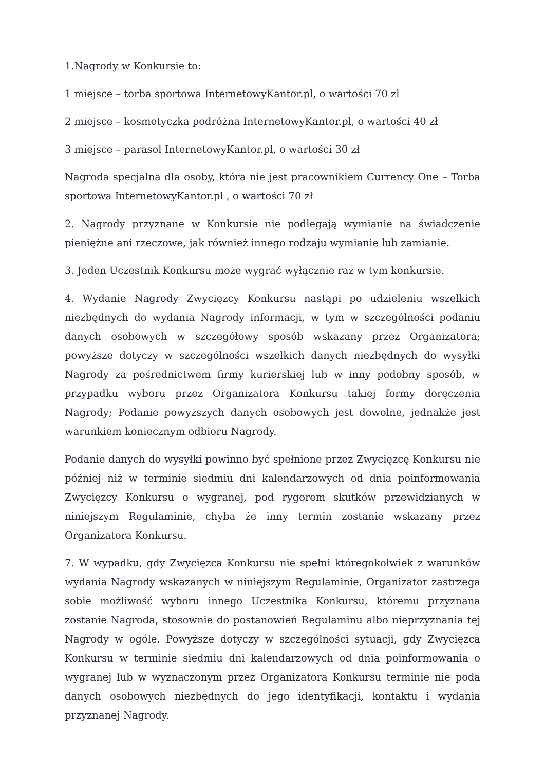1.Nagrody w Konkursie to:
1 miejsce – torba sportowa InternetowyKantor.pl, o wartości 70 zl
2 miejsce – kosmetyczka podróżna InternetowyKantor.pl, o wartości 40 zł
3 miejsce – parasol InternetowyKantor.pl, o wartości 30 zł
Nagroda specjalna dla osoby, która nie jest pracownikiem Currency One – Torba sportowa InternetowyKantor.pl , o wartości 70 zł
2. Nagrody przyznane w Konkursie nie podlegają wymianie na świadczenie pieniężne ani rzeczowe, jak również innego rodzaju wymianie lub zamianie.
3. Jeden Uczestnik Konkursu może wygrać wyłącznie raz w tym konkursie.
4. Wydanie Nagrody Zwycięzcy Konkursu nastąpi po udzieleniu wszelkich niezbędnych do wydania Nagrody informacji, w tym w szczególności podaniu danych osobowych w szczegółowy sposób wskazany przez Organizatora; powyższe dotyczy w szczególności wszelkich danych niezbędnych do wysyłki Nagrody za pośrednictwem firmy kurierskiej lub w inny podobny sposób, w przypadku wyboru przez Organizatora Konkursu takiej formy doręczenia Nagrody; Podanie powyższych danych osobowych jest dowolne, jednakże jest warunkiem koniecznym odbioru Nagrody.
Podanie danych do wysyłki powinno być spełnione przez Zwycięzcę Konkursu nie później niż w terminie siedmiu dni kalendarzowych od dnia poinformowania Zwycięzcy Konkursu o wygranej, pod rygorem skutków przewidzianych w niniejszym Regulaminie, chyba że inny termin zostanie wskazany przez Organizatora Konkursu.
7. W wypadku, gdy Zwycięzca Konkursu nie spełni któregokolwiek z warunków wydania Nagrody wskazanych w niniejszym Regulaminie, Organizator zastrzega sobie możliwość wyboru innego Uczestnika Konkursu, któremu przyznana zostanie Nagroda, stosownie do postanowień Regulaminu albo nieprzyznania tej Nagrody w ogóle. Powyższe dotyczy w szczególności sytuacji, gdy Zwycięzca Konkursu w terminie siedmiu dni kalendarzowych od dnia poinformowania o wygranej lub w wyznaczonym przez Organizatora Konkursu terminie nie poda danych osobowych niezbędnych do jego identyfikacji, kontaktu i wydania przyznanej Nagrody.